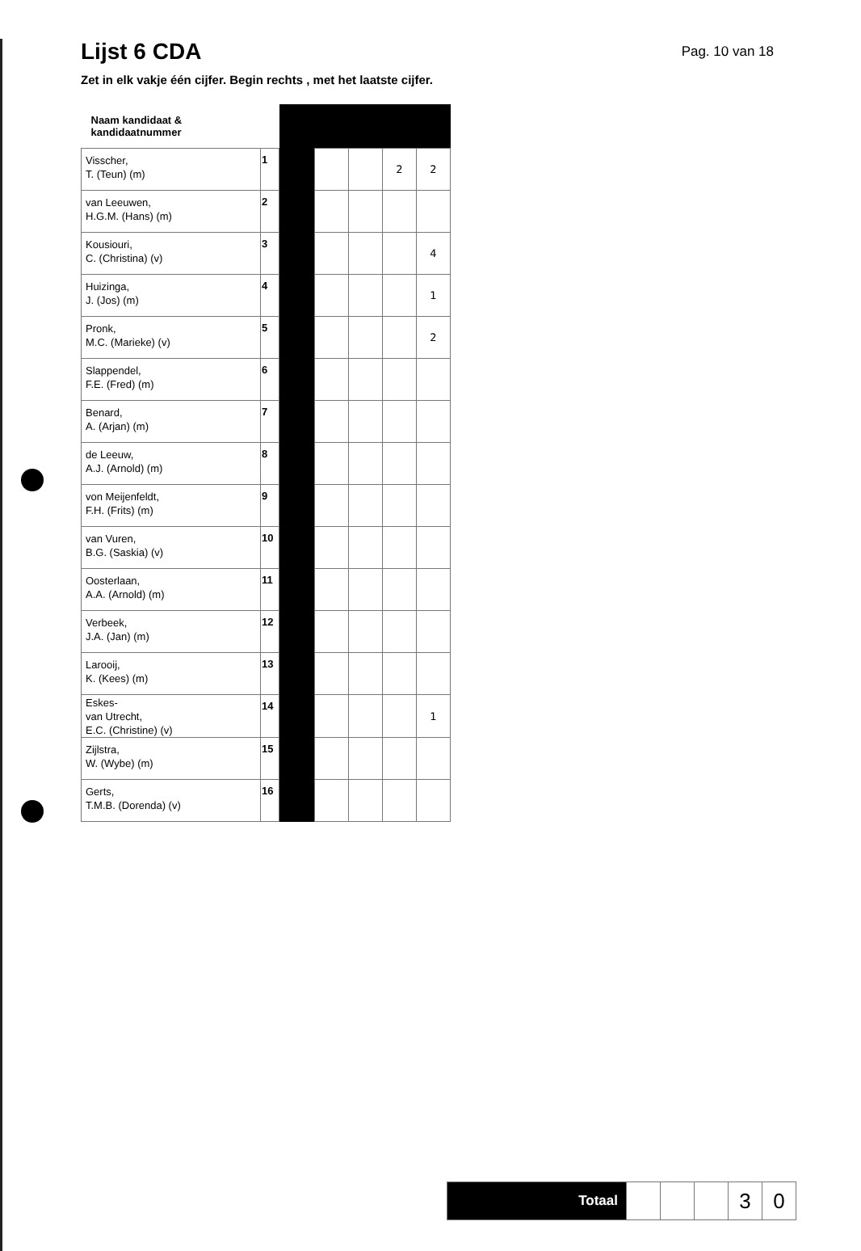Lijst 6 CDA
Pag. 10 van 18
Zet in elk vakje één cijfer. Begin rechts , met het laatste cijfer.
| Naam kandidaat & kandidaatnummer | | | | | | |
| Visscher, T. (Teun) (m) | 1 | | | | 2 | 2 |
| van Leeuwen, H.G.M. (Hans) (m) | 2 | | | | | |
| Kousiouri, C. (Christina) (v) | 3 | | | | | 4 |
| Huizinga, J. (Jos) (m) | 4 | | | | | 1 |
| Pronk, M.C. (Marieke) (v) | 5 | | | | | 2 |
| Slappendel, F.E. (Fred) (m) | 6 | | | | | |
| Benard, A. (Arjan) (m) | 7 | | | | | |
| de Leeuw, A.J. (Arnold) (m) | 8 | | | | | |
| von Meijenfeldt, F.H. (Frits) (m) | 9 | | | | | |
| van Vuren, B.G. (Saskia) (v) | 10 | | | | | |
| Oosterlaan, A.A. (Arnold) (m) | 11 | | | | | |
| Verbeek, J.A. (Jan) (m) | 12 | | | | | |
| Larooij, K. (Kees) (m) | 13 | | | | | |
| Eskes- van Utrecht, E.C. (Christine) (v) | 14 | | | | | 1 |
| Zijlstra, W. (Wybe) (m) | 15 | | | | | |
| Gerts, T.M.B. (Dorenda) (v) | 16 | | | | | |
| Totaal | | | | 3 | 0 |